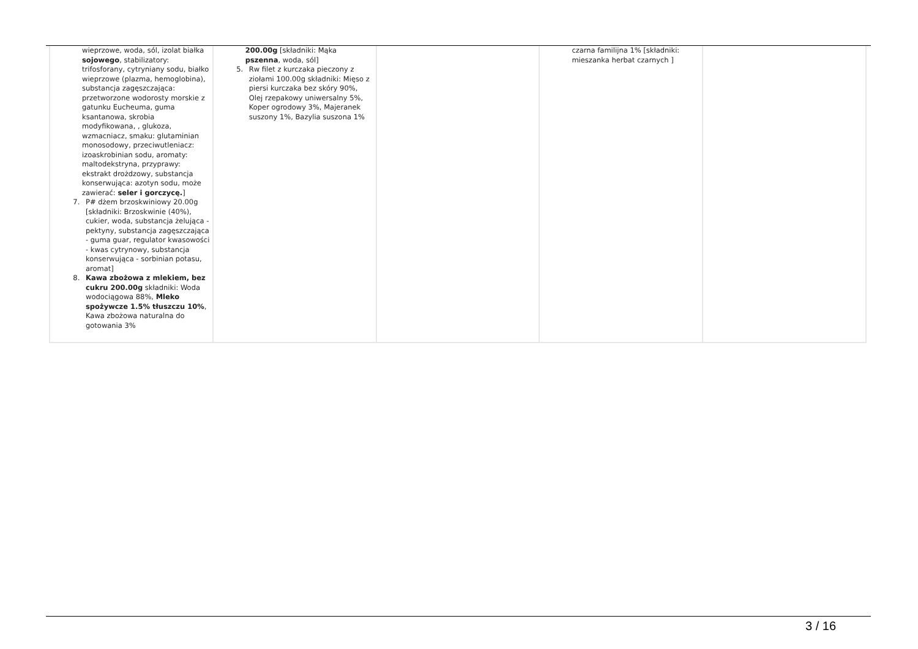| wieprzowe, woda, sól, izolat białka sojowego , stabilizatory: trifosforany, cytryniany sodu, białko wieprzowe (plazma, hemoglobina), substancja zagęszczająca: przetworzone wodorosty morskie z gatunku Eucheuma, guma ksantanowa, skrobia modyfikowana, , glukoza, wzmacniacz, smaku: glutaminian monosodowy, przeciwutleniacz: izoaskrobinian sodu, aromaty: maltodekstryna, przyprawy: ekstrakt drożdzowy, substancja konserwująca: azotyn sodu, może zawierać: seler i gorczycę. ] 7. P# dżem brzoskwiniowy 20.00g [składniki: Brzoskwinie (40%), cukier, woda, substancja żelująca - pektyny, substancja zagęszczająca - guma guar, regulator kwasowości - kwas cytrynowy, substancja konserwująca - sorbinian potasu, aromat] 8. Kawa zbożowa z mlekiem, bez cukru 200.00g składniki: Woda wodociągowa 88%, Mleko spożywcze 1.5% tłuszczu 10% , Kawa zbożowa naturalna do gotowania 3% | 200.00g [składniki: Mąka pszenna , woda, sól] 5. Rw filet z kurczaka pieczony z ziołami 100.00g składniki: Mięso z piersi kurczaka bez skóry 90%, Olej rzepakowy uniwersalny 5%, Koper ogrodowy 3%, Majeranek suszony 1%, Bazylia suszona 1% | | czarna familijna 1% [składniki: mieszanka herbat czarnych ] | |
3 / 16